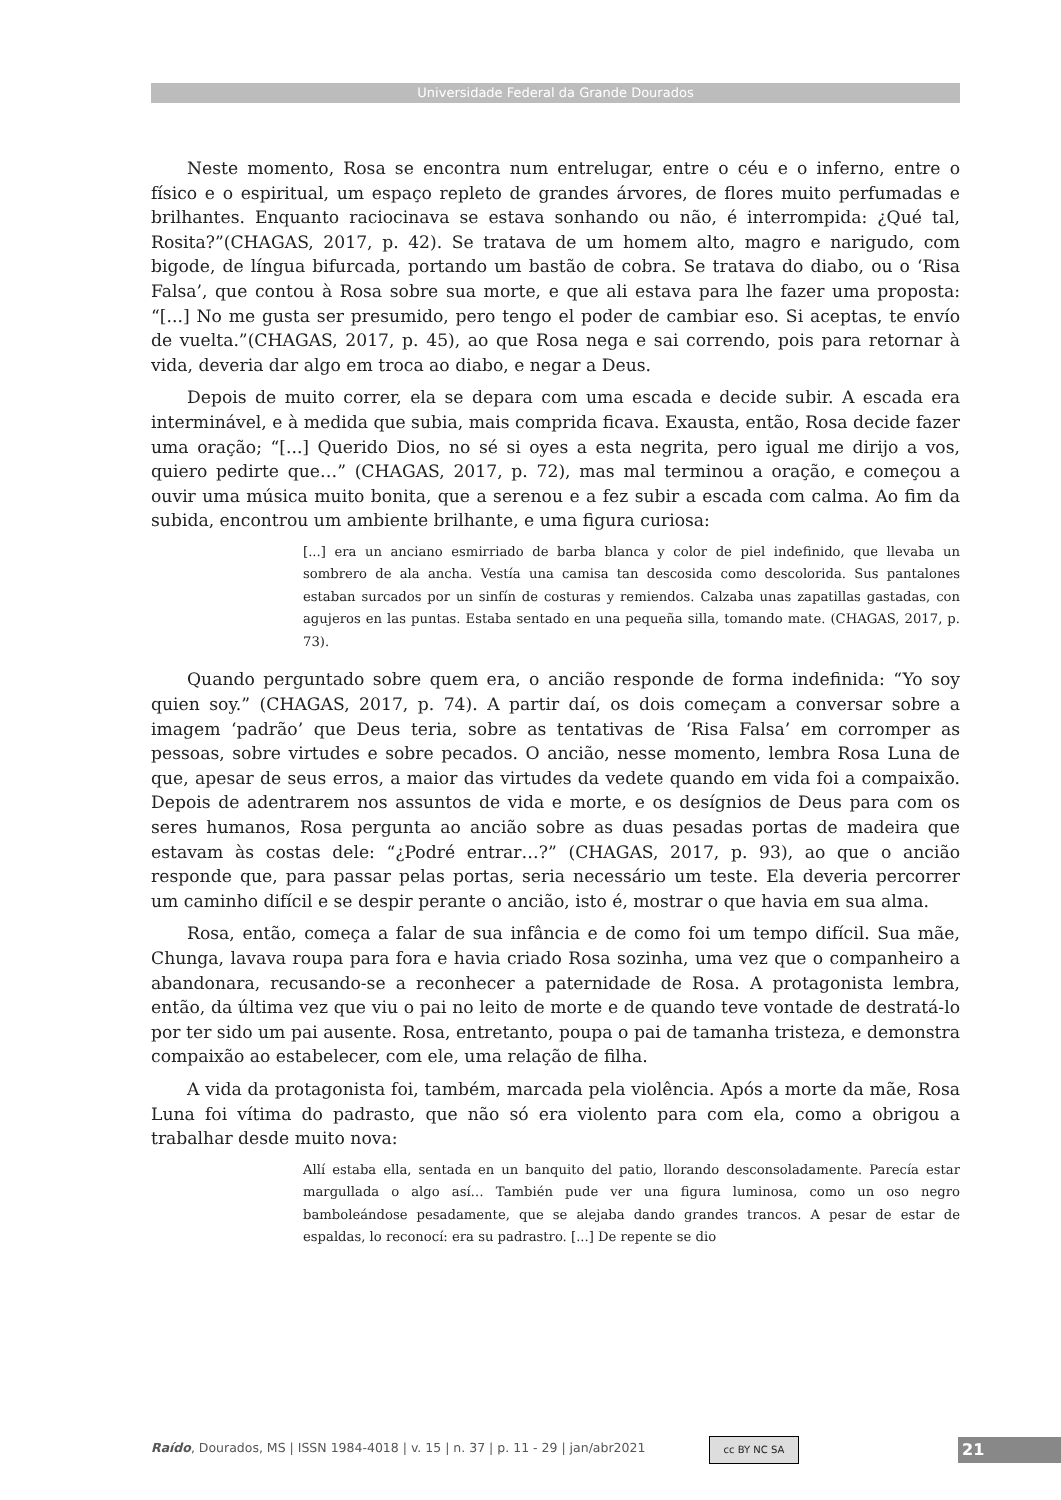Universidade Federal da Grande Dourados
Neste momento, Rosa se encontra num entrelugar, entre o céu e o inferno, entre o físico e o espiritual, um espaço repleto de grandes árvores, de flores muito perfumadas e brilhantes. Enquanto raciocinava se estava sonhando ou não, é interrompida: ¿Qué tal, Rosita?”(CHAGAS, 2017, p. 42). Se tratava de um homem alto, magro e narigudo, com bigode, de língua bifurcada, portando um bastão de cobra. Se tratava do diabo, ou o ‘Risa Falsa’, que contou à Rosa sobre sua morte, e que ali estava para lhe fazer uma proposta: “[...] No me gusta ser presumido, pero tengo el poder de cambiar eso. Si aceptas, te envío de vuelta.”(CHAGAS, 2017, p. 45), ao que Rosa nega e sai correndo, pois para retornar à vida, deveria dar algo em troca ao diabo, e negar a Deus.
Depois de muito correr, ela se depara com uma escada e decide subir. A escada era interminável, e à medida que subia, mais comprida ficava. Exausta, então, Rosa decide fazer uma oração; “[...] Querido Dios, no sé si oyes a esta negrita, pero igual me dirijo a vos, quiero pedirte que…” (CHAGAS, 2017, p. 72), mas mal terminou a oração, e começou a ouvir uma música muito bonita, que a serenou e a fez subir a escada com calma. Ao fim da subida, encontrou um ambiente brilhante, e uma figura curiosa:
[...] era un anciano esmirriado de barba blanca y color de piel indefinido, que llevaba un sombrero de ala ancha. Vestía una camisa tan descosida como descolorida. Sus pantalones estaban surcados por un sinfín de costuras y remiendos. Calzaba unas zapatillas gastadas, con agujeros en las puntas. Estaba sentado en una pequeña silla, tomando mate. (CHAGAS, 2017, p. 73).
Quando perguntado sobre quem era, o ancião responde de forma indefinida: “Yo soy quien soy.” (CHAGAS, 2017, p. 74). A partir daí, os dois começam a conversar sobre a imagem ‘padrão’ que Deus teria, sobre as tentativas de ‘Risa Falsa’ em corromper as pessoas, sobre virtudes e sobre pecados. O ancião, nesse momento, lembra Rosa Luna de que, apesar de seus erros, a maior das virtudes da vedete quando em vida foi a compaixão. Depois de adentrarem nos assuntos de vida e morte, e os desígnios de Deus para com os seres humanos, Rosa pergunta ao ancião sobre as duas pesadas portas de madeira que estavam às costas dele: “¿Podré entrar…?” (CHAGAS, 2017, p. 93), ao que o ancião responde que, para passar pelas portas, seria necessário um teste. Ela deveria percorrer um caminho difícil e se despir perante o ancião, isto é, mostrar o que havia em sua alma.
Rosa, então, começa a falar de sua infância e de como foi um tempo difícil. Sua mãe, Chunga, lavava roupa para fora e havia criado Rosa sozinha, uma vez que o companheiro a abandonara, recusando-se a reconhecer a paternidade de Rosa. A protagonista lembra, então, da última vez que viu o pai no leito de morte e de quando teve vontade de destratá-lo por ter sido um pai ausente. Rosa, entretanto, poupa o pai de tamanha tristeza, e demonstra compaixão ao estabelecer, com ele, uma relação de filha.
A vida da protagonista foi, também, marcada pela violência. Após a morte da mãe, Rosa Luna foi vítima do padrasto, que não só era violento para com ela, como a obrigou a trabalhar desde muito nova:
Allí estaba ella, sentada en un banquito del patio, llorando desconsoladamente. Parecía estar margullada o algo así… También pude ver una figura luminosa, como un oso negro bamboleándose pesadamente, que se alejaba dando grandes trancos. A pesar de estar de espaldas, lo reconocí: era su padrastro. [...] De repente se dio
Raído, Dourados, MS | ISSN 1984-4018 | v. 15 | n. 37 | p. 11 - 29 | jan/abr2021
cc BY NC SA 21